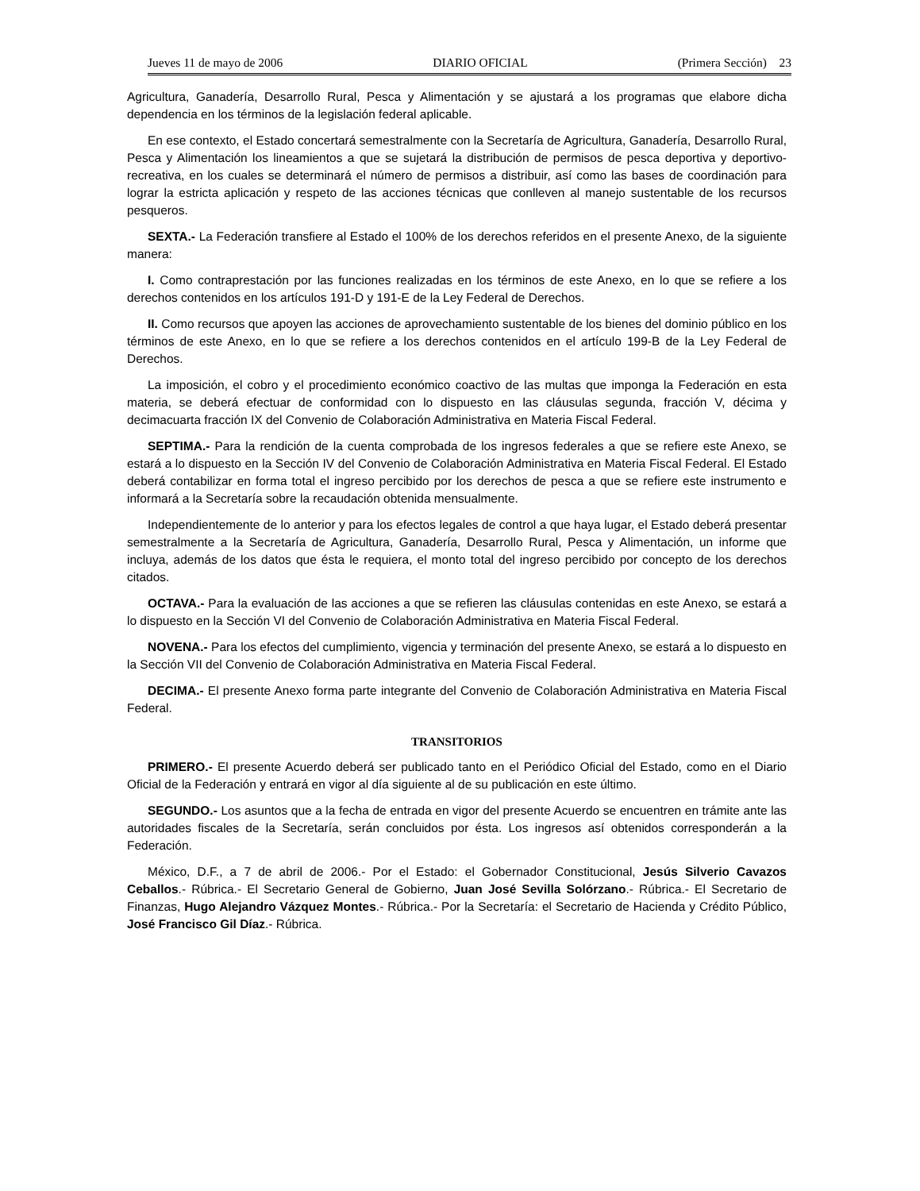Jueves 11 de mayo de 2006 DIARIO OFICIAL (Primera Sección) 23
Agricultura, Ganadería, Desarrollo Rural, Pesca y Alimentación y se ajustará a los programas que elabore dicha dependencia en los términos de la legislación federal aplicable.
En ese contexto, el Estado concertará semestralmente con la Secretaría de Agricultura, Ganadería, Desarrollo Rural, Pesca y Alimentación los lineamientos a que se sujetará la distribución de permisos de pesca deportiva y deportivo-recreativa, en los cuales se determinará el número de permisos a distribuir, así como las bases de coordinación para lograr la estricta aplicación y respeto de las acciones técnicas que conlleven al manejo sustentable de los recursos pesqueros.
SEXTA.- La Federación transfiere al Estado el 100% de los derechos referidos en el presente Anexo, de la siguiente manera:
I. Como contraprestación por las funciones realizadas en los términos de este Anexo, en lo que se refiere a los derechos contenidos en los artículos 191-D y 191-E de la Ley Federal de Derechos.
II. Como recursos que apoyen las acciones de aprovechamiento sustentable de los bienes del dominio público en los términos de este Anexo, en lo que se refiere a los derechos contenidos en el artículo 199-B de la Ley Federal de Derechos.
La imposición, el cobro y el procedimiento económico coactivo de las multas que imponga la Federación en esta materia, se deberá efectuar de conformidad con lo dispuesto en las cláusulas segunda, fracción V, décima y decimacuarta fracción IX del Convenio de Colaboración Administrativa en Materia Fiscal Federal.
SEPTIMA.- Para la rendición de la cuenta comprobada de los ingresos federales a que se refiere este Anexo, se estará a lo dispuesto en la Sección IV del Convenio de Colaboración Administrativa en Materia Fiscal Federal. El Estado deberá contabilizar en forma total el ingreso percibido por los derechos de pesca a que se refiere este instrumento e informará a la Secretaría sobre la recaudación obtenida mensualmente.
Independientemente de lo anterior y para los efectos legales de control a que haya lugar, el Estado deberá presentar semestralmente a la Secretaría de Agricultura, Ganadería, Desarrollo Rural, Pesca y Alimentación, un informe que incluya, además de los datos que ésta le requiera, el monto total del ingreso percibido por concepto de los derechos citados.
OCTAVA.- Para la evaluación de las acciones a que se refieren las cláusulas contenidas en este Anexo, se estará a lo dispuesto en la Sección VI del Convenio de Colaboración Administrativa en Materia Fiscal Federal.
NOVENA.- Para los efectos del cumplimiento, vigencia y terminación del presente Anexo, se estará a lo dispuesto en la Sección VII del Convenio de Colaboración Administrativa en Materia Fiscal Federal.
DECIMA.- El presente Anexo forma parte integrante del Convenio de Colaboración Administrativa en Materia Fiscal Federal.
TRANSITORIOS
PRIMERO.- El presente Acuerdo deberá ser publicado tanto en el Periódico Oficial del Estado, como en el Diario Oficial de la Federación y entrará en vigor al día siguiente al de su publicación en este último.
SEGUNDO.- Los asuntos que a la fecha de entrada en vigor del presente Acuerdo se encuentren en trámite ante las autoridades fiscales de la Secretaría, serán concluidos por ésta. Los ingresos así obtenidos corresponderán a la Federación.
México, D.F., a 7 de abril de 2006.- Por el Estado: el Gobernador Constitucional, Jesús Silverio Cavazos Ceballos.- Rúbrica.- El Secretario General de Gobierno, Juan José Sevilla Solórzano.- Rúbrica.- El Secretario de Finanzas, Hugo Alejandro Vázquez Montes.- Rúbrica.- Por la Secretaría: el Secretario de Hacienda y Crédito Público, José Francisco Gil Díaz.- Rúbrica.